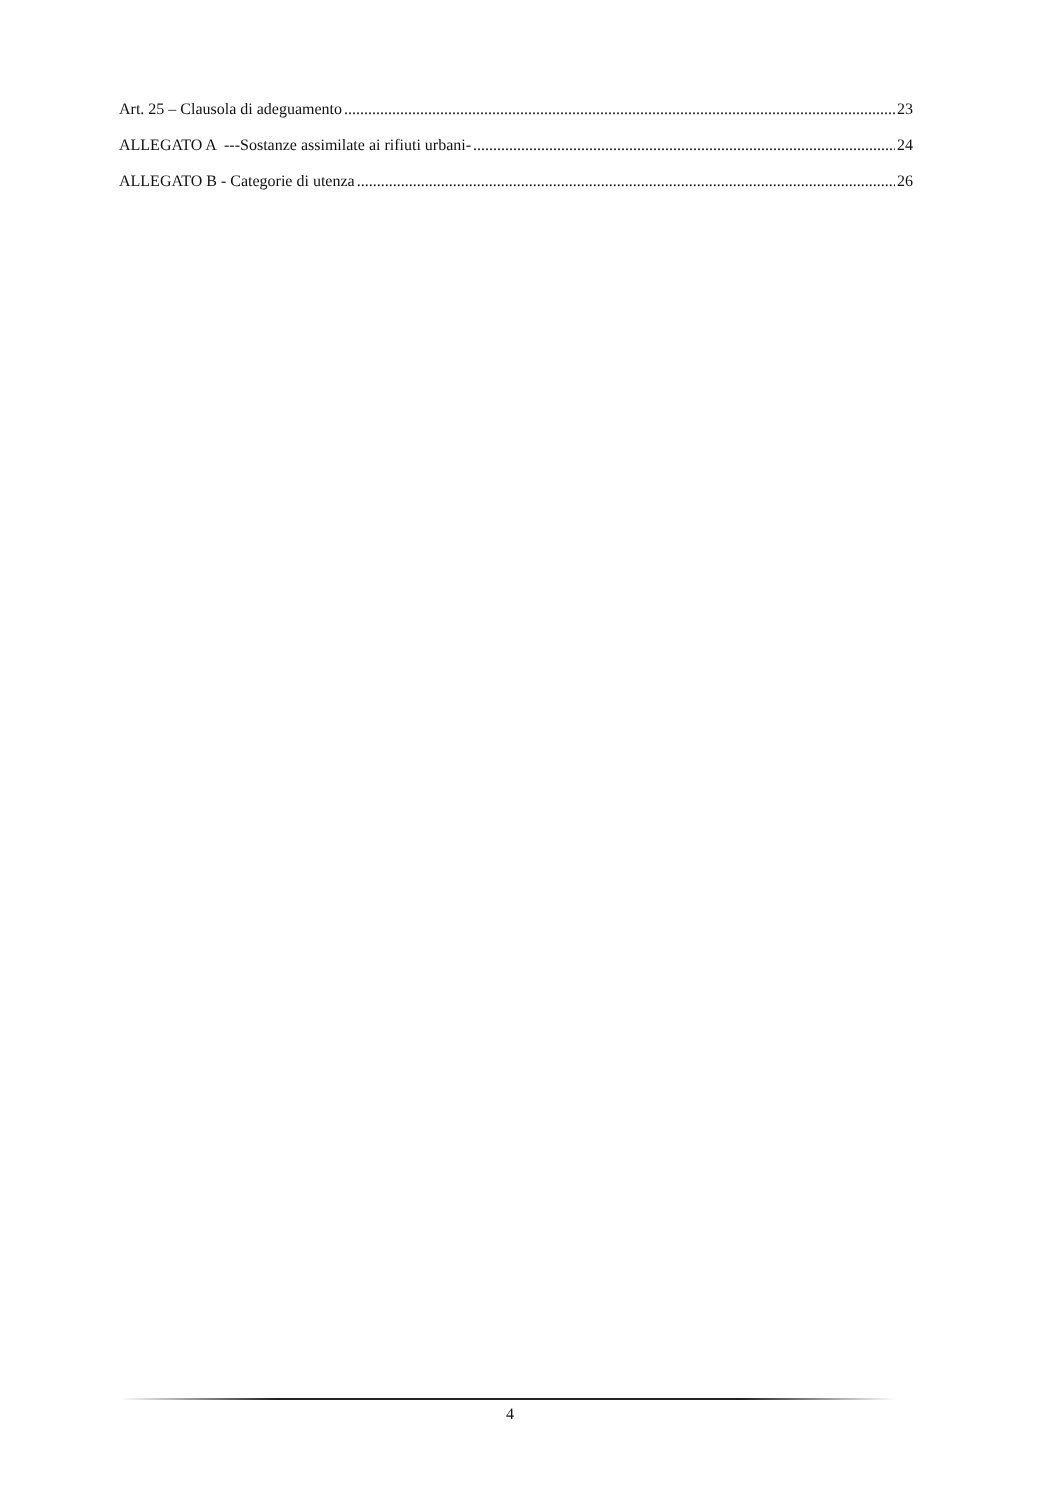Art. 25 – Clausola di adeguamento 23
ALLEGATO A ---Sostanze assimilate ai rifiuti urbani- 24
ALLEGATO B - Categorie di utenza 26
4